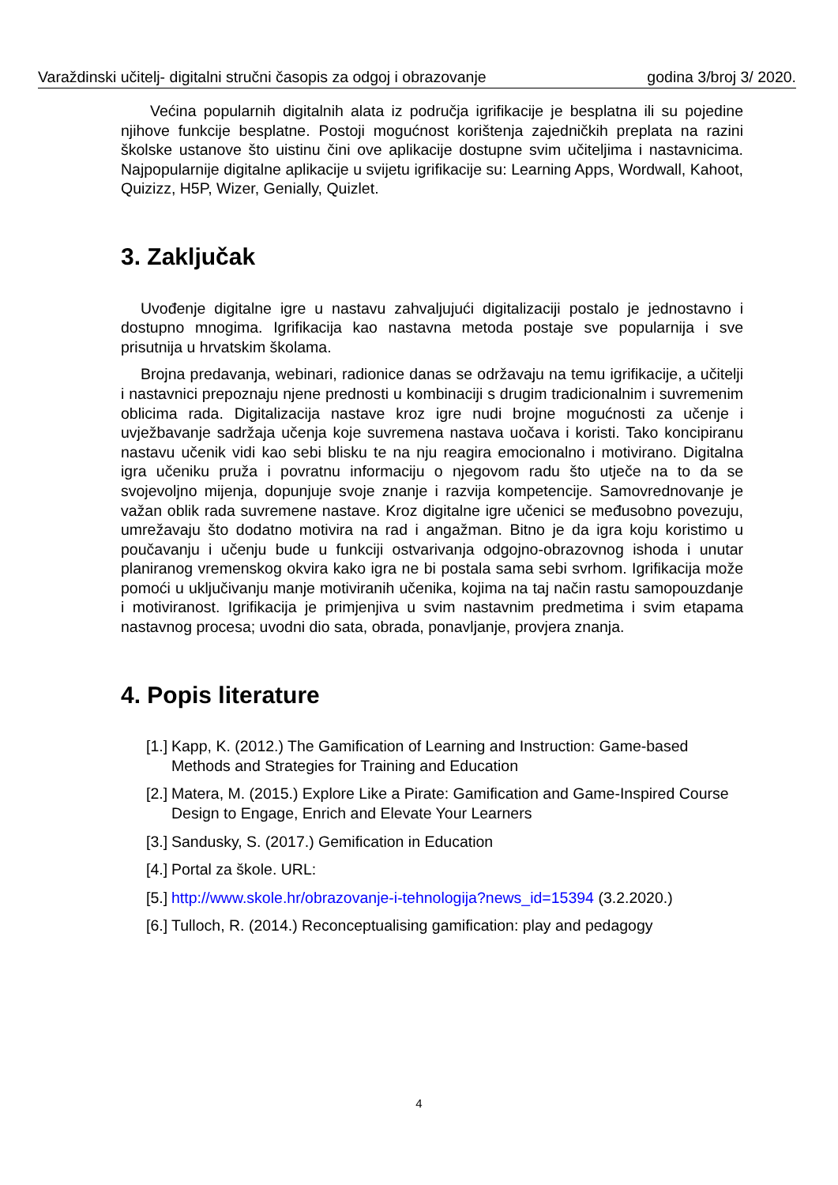Varaždinski učitelj- digitalni stručni časopis za odgoj i obrazovanje godina 3/broj 3/ 2020.
Većina popularnih digitalnih alata iz područja igrifikacije je besplatna ili su pojedine njihove funkcije besplatne. Postoji mogućnost korištenja zajedničkih preplata na razini školske ustanove što uistinu čini ove aplikacije dostupne svim učiteljima i nastavnicima. Najpopularnije digitalne aplikacije u svijetu igrifikacije su: Learning Apps, Wordwall, Kahoot, Quizizz, H5P, Wizer, Genially, Quizlet.
3. Zaključak
Uvođenje digitalne igre u nastavu zahvaljujući digitalizaciji postalo je jednostavno i dostupno mnogima. Igrifikacija kao nastavna metoda postaje sve popularnija i sve prisutnija u hrvatskim školama.
Brojna predavanja, webinari, radionice danas se održavaju na temu igrifikacije, a učitelji i nastavnici prepoznaju njene prednosti u kombinaciji s drugim tradicionalnim i suvremenim oblicima rada. Digitalizacija nastave kroz igre nudi brojne mogućnosti za učenje i uvježbavanje sadržaja učenja koje suvremena nastava uočava i koristi. Tako koncipiranu nastavu učenik vidi kao sebi blisku te na nju reagira emocionalno i motivirano. Digitalna igra učeniku pruža i povratnu informaciju o njegovom radu što utječe na to da se svojevoljno mijenja, dopunjuje svoje znanje i razvija kompetencije. Samovrednovanje je važan oblik rada suvremene nastave. Kroz digitalne igre učenici se međusobno povezuju, umrežavaju što dodatno motivira na rad i angažman. Bitno je da igra koju koristimo u poučavanju i učenju bude u funkciji ostvarivanja odgojno-obrazovnog ishoda i unutar planiranog vremenskog okvira kako igra ne bi postala sama sebi svrhom. Igrifikacija može pomoći u uključivanju manje motiviranih učenika, kojima na taj način rastu samopouzdanje i motiviranost. Igrifikacija je primjenjiva u svim nastavnim predmetima i svim etapama nastavnog procesa; uvodni dio sata, obrada, ponavljanje, provjera znanja.
4. Popis literature
[1.] Kapp, K. (2012.) The Gamification of Learning and Instruction: Game-based Methods and Strategies for Training and Education
[2.] Matera, M. (2015.) Explore Like a Pirate: Gamification and Game-Inspired Course Design to Engage, Enrich and Elevate Your Learners
[3.] Sandusky, S. (2017.) Gemification in Education
[4.] Portal za škole. URL:
[5.] http://www.skole.hr/obrazovanje-i-tehnologija?news_id=15394 (3.2.2020.)
[6.] Tulloch, R. (2014.) Reconceptualising gamification: play and pedagogy
4